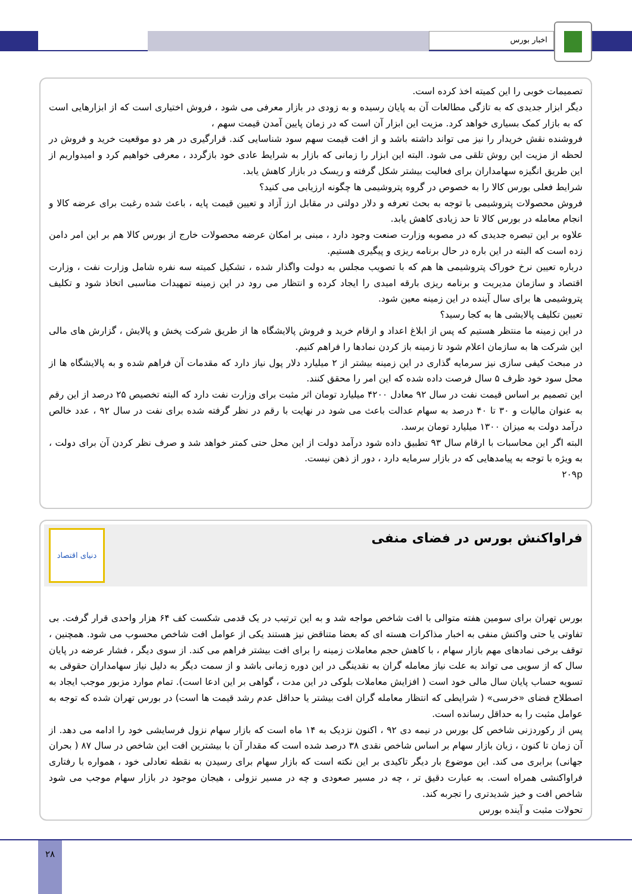اخبار بورس
تصمیمات خوبی را این کمیته اخذ کرده است.
دیگر ابزار جدیدی که به تازگی مطالعات آن به پایان رسیده و به زودی در بازار معرفی می شود ، فروش اختیاری است که از ابزارهایی است که به بازار کمک بسیاری خواهد کرد. مزیت این ابزار آن است که در زمان پایین آمدن قیمت سهم ،
فروشنده نقش خریدار را نیز می تواند داشته باشد و از افت قیمت سهم سود شناسایی کند. قرارگیری در هر دو موقعیت خرید و فروش در لحظه از مزیت این روش تلقی می شود. البته این ابزار را زمانی که بازار به شرایط عادی خود بازگردد ، معرفی خواهیم کرد و امیدواریم از این طریق انگیزه سهامداران برای فعالیت بیشتر شکل گرفته و ریسک در بازار کاهش یابد.
شرایط فعلی بورس کالا را به خصوص در گروه پتروشیمی ها چگونه ارزیابی می کنید؟
فروش محصولات پتروشیمی با توجه به بحث تعرفه و دلار دولتی در مقابل ارز آزاد و تعیین قیمت پایه ، باعث شده رغبت برای عرضه کالا و انجام معامله در بورس کالا تا حد زیادی کاهش یابد.
علاوه بر این تبصره جدیدی که در مصوبه وزارت صنعت وجود دارد ، مبنی بر امکان عرضه محصولات خارج از بورس کالا هم بر این امر دامن زده است که البته در این باره در حال برنامه ریزی و پیگیری هستیم.
درباره تعیین نرخ خوراک پتروشیمی ها هم که با تصویب مجلس به دولت واگذار شده ، تشکیل کمیته سه نفره شامل وزارت نفت ، وزارت اقتصاد و سازمان مدیریت و برنامه ریزی بارقه امیدی را ایجاد کرده و انتظار می رود در این زمینه تمهیدات مناسبی اتخاذ شود و تکلیف پتروشیمی ها برای سال آینده در این زمینه معین شود.
تعیین تکلیف پالایشی ها به کجا رسید؟
در این زمینه ما منتظر هستیم که پس از ابلاغ اعداد و ارقام خرید و فروش پالایشگاه ها از طریق شرکت پخش و پالایش ، گزارش های مالی این شرکت ها به سازمان اعلام شود تا زمینه باز کردن نمادها را فراهم کنیم.
در مبحث کیفی سازی نیز سرمایه گذاری در این زمینه بیشتر از ۲ میلیارد دلار پول نیاز دارد که مقدمات آن فراهم شده و به پالایشگاه ها از محل سود خود ظرف ۵ سال فرصت داده شده که این امر را محقق کنند.
این تصمیم بر اساس قیمت نفت در سال ۹۲ معادل ۴۲۰۰ میلیارد تومان اثر مثبت برای وزارت نفت دارد که البته تخصیص ۲۵ درصد از این رقم به عنوان مالیات و ۳۰ تا ۴۰ درصد به سهام عدالت باعث می شود در نهایت با رقم در نظر گرفته شده برای نفت در سال ۹۲ ، عدد خالص درآمد دولت به میزان ۱۳۰۰ میلیارد تومان برسد.
البته اگر این محاسبات با ارقام سال ۹۳ تطبیق داده شود درآمد دولت از این محل حتی کمتر خواهد شد و صرف نظر کردن آن برای دولت ، به ویژه با توجه به پیامدهایی که در بازار سرمایه دارد ، دور از ذهن نیست.
۲۰۹p
فراواکنش بورس در فضای منفی
دنیای اقتصاد
بورس تهران برای سومین هفته متوالی با افت شاخص مواجه شد و به این ترتیب در یک قدمی شکست کف ۶۴ هزار واحدی قرار گرفت. بی تفاوتی یا حتی واکنش منفی به اخبار مذاکرات هسته ای که بعضا متناقض نیز هستند یکی از عوامل افت شاخص محسوب می شود. همچنین ، توقف برخی نمادهای مهم بازار سهام ، با کاهش حجم معاملات زمینه را برای افت بیشتر فراهم می کند. از سوی دیگر ، فشار عرضه در پایان سال که از سویی می تواند به علت نیاز معامله گران به نقدینگی در این دوره زمانی باشد و از سمت دیگر به دلیل نیاز سهامداران حقوقی به تسویه حساب پایان سال مالی خود است ( افزایش معاملات بلوکی در این مدت ، گواهی بر این ادعا است). تمام موارد مزبور موجب ایجاد به اصطلاح فضای «خرسی» ( شرایطی که انتظار معامله گران افت بیشتر یا حداقل عدم رشد قیمت ها است) در بورس تهران شده که توجه به عوامل مثبت را به حداقل رسانده است.
پس از رکوردزنی شاخص کل بورس در نیمه دی ۹۲ ، اکنون نزدیک به ۱۴ ماه است که بازار سهام نزول فرسایشی خود را ادامه می دهد. از آن زمان تا کنون ، زیان بازار سهام بر اساس شاخص نقدی ۳۸ درصد شده است که مقدار آن با بیشترین افت این شاخص در سال ۸۷ ( بحران جهانی) برابری می کند. این موضوع بار دیگر تاکیدی بر این نکته است که بازار سهام برای رسیدن به نقطه تعادلی خود ، همواره با رفتاری فراواکنشی همراه است. به عبارت دقیق تر ، چه در مسیر صعودی و چه در مسیر نزولی ، هیجان موجود در بازار سهام موجب می شود شاخص افت و خیز شدیدتری را تجربه کند.
تحولات مثبت و آینده بورس
۲۸